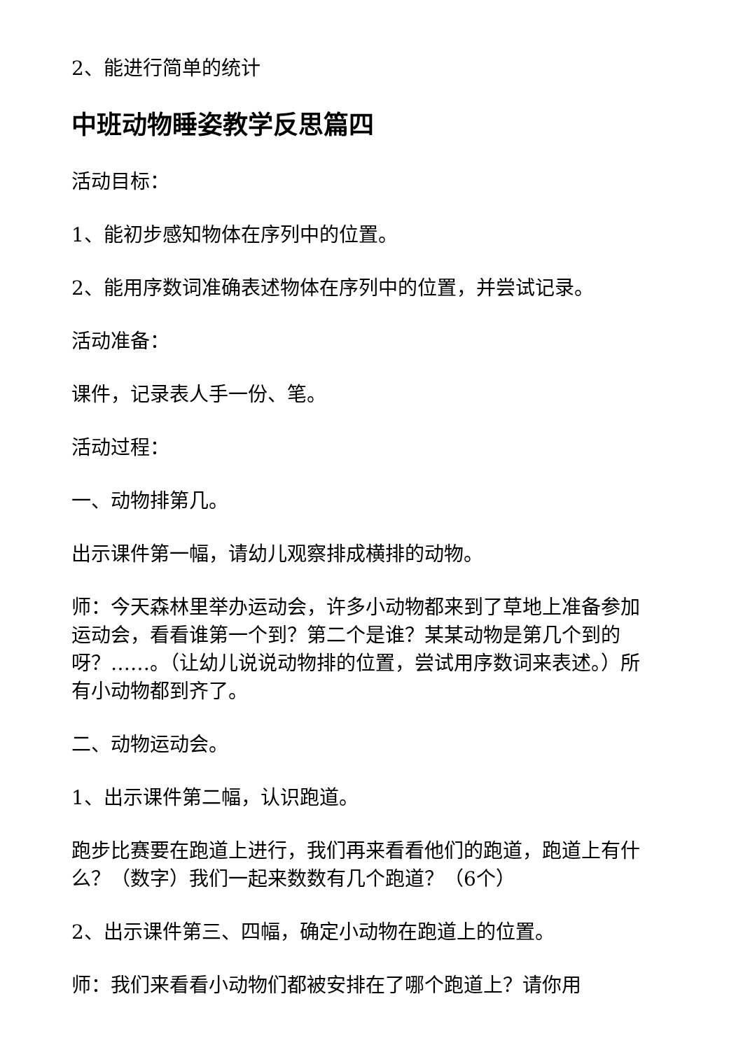2、能进行简单的统计
中班动物睡姿教学反思篇四
活动目标：
1、能初步感知物体在序列中的位置。
2、能用序数词准确表述物体在序列中的位置，并尝试记录。
活动准备：
课件，记录表人手一份、笔。
活动过程：
一、动物排第几。
出示课件第一幅，请幼儿观察排成横排的动物。
师：今天森林里举办运动会，许多小动物都来到了草地上准备参加运动会，看看谁第一个到？第二个是谁？某某动物是第几个到的呀？……。（让幼儿说说动物排的位置，尝试用序数词来表述。）所有小动物都到齐了。
二、动物运动会。
1、出示课件第二幅，认识跑道。
跑步比赛要在跑道上进行，我们再来看看他们的跑道，跑道上有什么？（数字）我们一起来数数有几个跑道？（6个）
2、出示课件第三、四幅，确定小动物在跑道上的位置。
师：我们来看看小动物们都被安排在了哪个跑道上？请你用